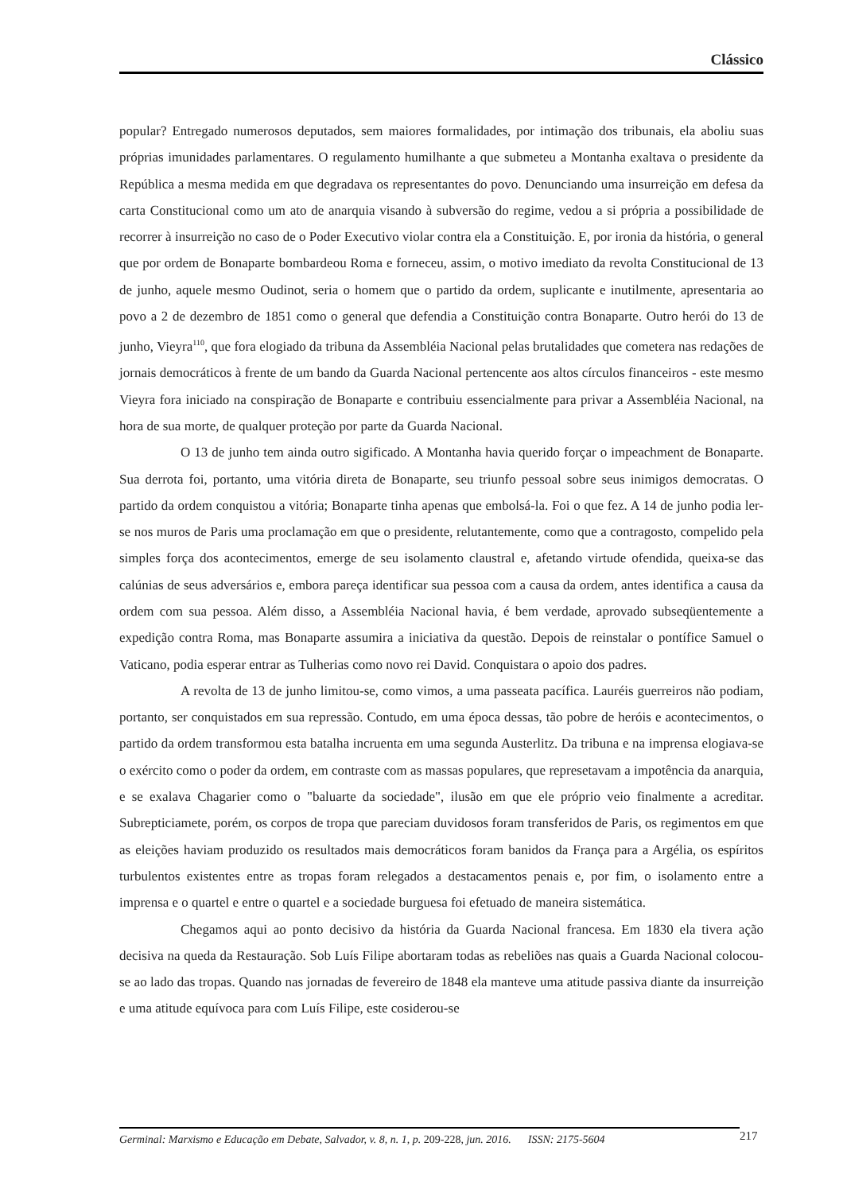Clássico
popular? Entregado numerosos deputados, sem maiores formalidades, por intimação dos tribunais, ela aboliu suas próprias imunidades parlamentares. O regulamento humilhante a que submeteu a Montanha exaltava o presidente da República a mesma medida em que degradava os representantes do povo. Denunciando uma insurreição em defesa da carta Constitucional como um ato de anarquia visando à subversão do regime, vedou a si própria a possibilidade de recorrer à insurreição no caso de o Poder Executivo violar contra ela a Constituição. E, por ironia da história, o general que por ordem de Bonaparte bombardeou Roma e forneceu, assim, o motivo imediato da revolta Constitucional de 13 de junho, aquele mesmo Oudinot, seria o homem que o partido da ordem, suplicante e inutilmente, apresentaria ao povo a 2 de dezembro de 1851 como o general que defendia a Constituição contra Bonaparte. Outro herói do 13 de junho, Vieyra<sup>110</sup>, que fora elogiado da tribuna da Assembléia Nacional pelas brutalidades que cometera nas redações de jornais democráticos à frente de um bando da Guarda Nacional pertencente aos altos círculos financeiros - este mesmo Vieyra fora iniciado na conspiração de Bonaparte e contribuiu essencialmente para privar a Assembléia Nacional, na hora de sua morte, de qualquer proteção por parte da Guarda Nacional.
O 13 de junho tem ainda outro sigificado. A Montanha havia querido forçar o impeachment de Bonaparte. Sua derrota foi, portanto, uma vitória direta de Bonaparte, seu triunfo pessoal sobre seus inimigos democratas. O partido da ordem conquistou a vitória; Bonaparte tinha apenas que embolsá-la. Foi o que fez. A 14 de junho podia ler-se nos muros de Paris uma proclamação em que o presidente, relutantemente, como que a contragosto, compelido pela simples força dos acontecimentos, emerge de seu isolamento claustral e, afetando virtude ofendida, queixa-se das calúnias de seus adversários e, embora pareça identificar sua pessoa com a causa da ordem, antes identifica a causa da ordem com sua pessoa. Além disso, a Assembléia Nacional havia, é bem verdade, aprovado subseqüentemente a expedição contra Roma, mas Bonaparte assumira a iniciativa da questão. Depois de reinstalar o pontífice Samuel o Vaticano, podia esperar entrar as Tulherias como novo rei David. Conquistara o apoio dos padres.
A revolta de 13 de junho limitou-se, como vimos, a uma passeata pacífica. Lauréis guerreiros não podiam, portanto, ser conquistados em sua repressão. Contudo, em uma época dessas, tão pobre de heróis e acontecimentos, o partido da ordem transformou esta batalha incruenta em uma segunda Austerlitz. Da tribuna e na imprensa elogiava-se o exército como o poder da ordem, em contraste com as massas populares, que represetavam a impotência da anarquia, e se exalava Chagarier como o "baluarte da sociedade", ilusão em que ele próprio veio finalmente a acreditar. Subrepticiamete, porém, os corpos de tropa que pareciam duvidosos foram transferidos de Paris, os regimentos em que as eleições haviam produzido os resultados mais democráticos foram banidos da França para a Argélia, os espíritos turbulentos existentes entre as tropas foram relegados a destacamentos penais e, por fim, o isolamento entre a imprensa e o quartel e entre o quartel e a sociedade burguesa foi efetuado de maneira sistemática.
Chegamos aqui ao ponto decisivo da história da Guarda Nacional francesa. Em 1830 ela tivera ação decisiva na queda da Restauração. Sob Luís Filipe abortaram todas as rebeliões nas quais a Guarda Nacional colocou-se ao lado das tropas. Quando nas jornadas de fevereiro de 1848 ela manteve uma atitude passiva diante da insurreição e uma atitude equívoca para com Luís Filipe, este cosiderou-se
Germinal: Marxismo e Educação em Debate, Salvador, v. 8, n. 1, p. 209-228, jun. 2016. ISSN: 2175-5604
217